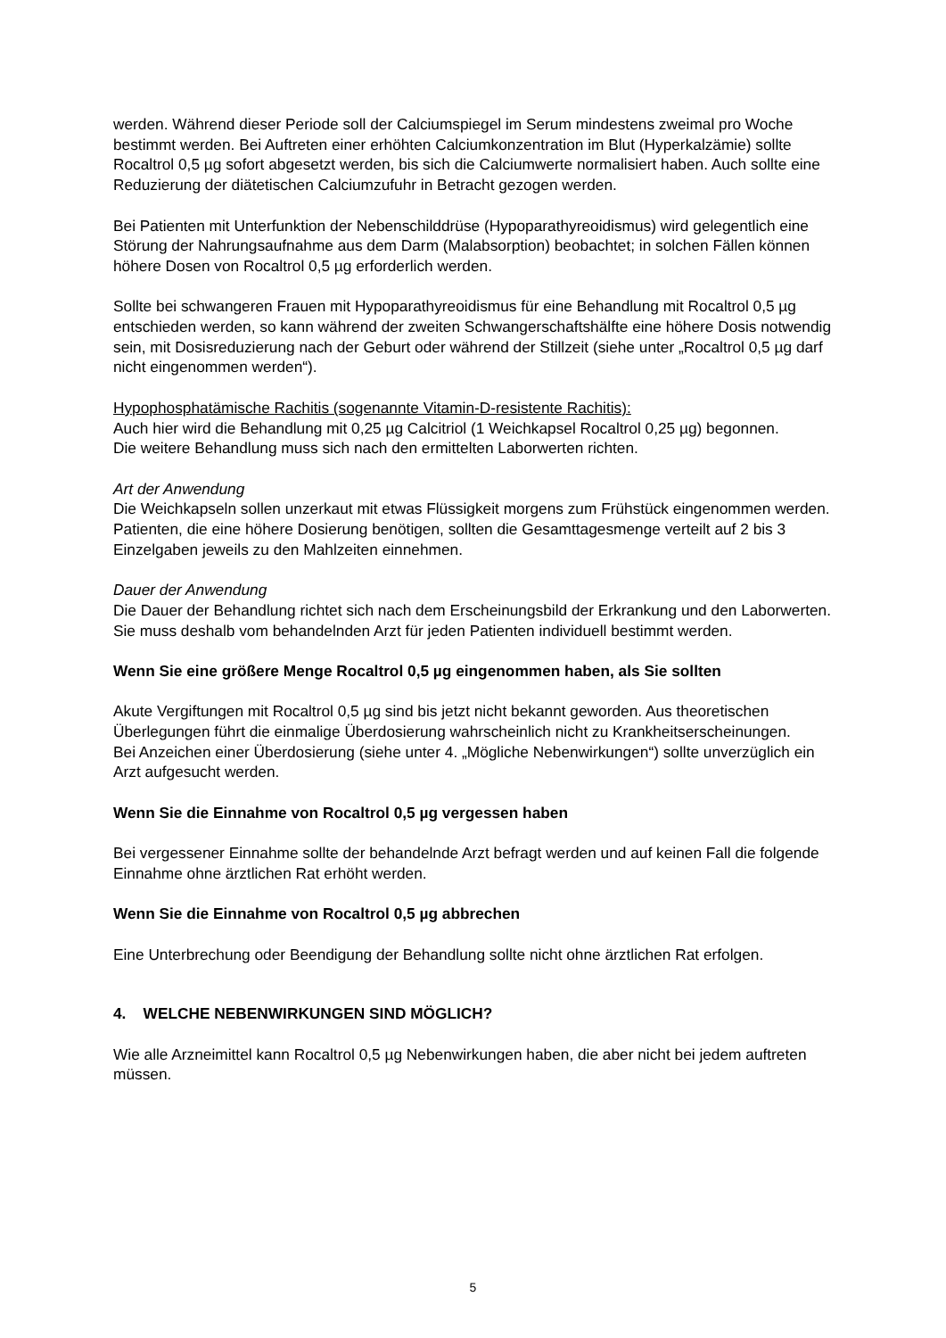werden. Während dieser Periode soll der Calciumspiegel im Serum mindestens zweimal pro Woche bestimmt werden. Bei Auftreten einer erhöhten Calciumkonzentration im Blut (Hyperkalzämie) sollte Rocaltrol 0,5 µg sofort abgesetzt werden, bis sich die Calciumwerte normalisiert haben. Auch sollte eine Reduzierung der diätetischen Calciumzufuhr in Betracht gezogen werden.
Bei Patienten mit Unterfunktion der Nebenschilddrüse (Hypoparathyreoidismus) wird gelegentlich eine Störung der Nahrungsaufnahme aus dem Darm (Malabsorption) beobachtet; in solchen Fällen können höhere Dosen von Rocaltrol 0,5 µg erforderlich werden.
Sollte bei schwangeren Frauen mit Hypoparathyreoidismus für eine Behandlung mit Rocaltrol 0,5 µg entschieden werden, so kann während der zweiten Schwangerschaftshälfte eine höhere Dosis notwendig sein, mit Dosisreduzierung nach der Geburt oder während der Stillzeit (siehe unter „Rocaltrol 0,5 µg darf nicht eingenommen werden“).
Hypophosphatämische Rachitis (sogenannte Vitamin-D-resistente Rachitis):
Auch hier wird die Behandlung mit 0,25 µg Calcitriol (1 Weichkapsel Rocaltrol 0,25 µg) begonnen.
Die weitere Behandlung muss sich nach den ermittelten Laborwerten richten.
Art der Anwendung
Die Weichkapseln sollen unzerkaut mit etwas Flüssigkeit morgens zum Frühstück eingenommen werden. Patienten, die eine höhere Dosierung benötigen, sollten die Gesamttagesmenge verteilt auf 2 bis 3 Einzelgaben jeweils zu den Mahlzeiten einnehmen.
Dauer der Anwendung
Die Dauer der Behandlung richtet sich nach dem Erscheinungsbild der Erkrankung und den Laborwerten. Sie muss deshalb vom behandelnden Arzt für jeden Patienten individuell bestimmt werden.
Wenn Sie eine größere Menge Rocaltrol 0,5 µg eingenommen haben, als Sie sollten
Akute Vergiftungen mit Rocaltrol 0,5 µg sind bis jetzt nicht bekannt geworden. Aus theoretischen Überlegungen führt die einmalige Überdosierung wahrscheinlich nicht zu Krankheitserscheinungen.
Bei Anzeichen einer Überdosierung (siehe unter 4. „Mögliche Nebenwirkungen“) sollte unverzüglich ein Arzt aufgesucht werden.
Wenn Sie die Einnahme von Rocaltrol 0,5 µg vergessen haben
Bei vergessener Einnahme sollte der behandelnde Arzt befragt werden und auf keinen Fall die folgende Einnahme ohne ärztlichen Rat erhöht werden.
Wenn Sie die Einnahme von Rocaltrol 0,5 µg abbrechen
Eine Unterbrechung oder Beendigung der Behandlung sollte nicht ohne ärztlichen Rat erfolgen.
4. WELCHE NEBENWIRKUNGEN SIND MÖGLICH?
Wie alle Arzneimittel kann Rocaltrol 0,5 µg Nebenwirkungen haben, die aber nicht bei jedem auftreten müssen.
5